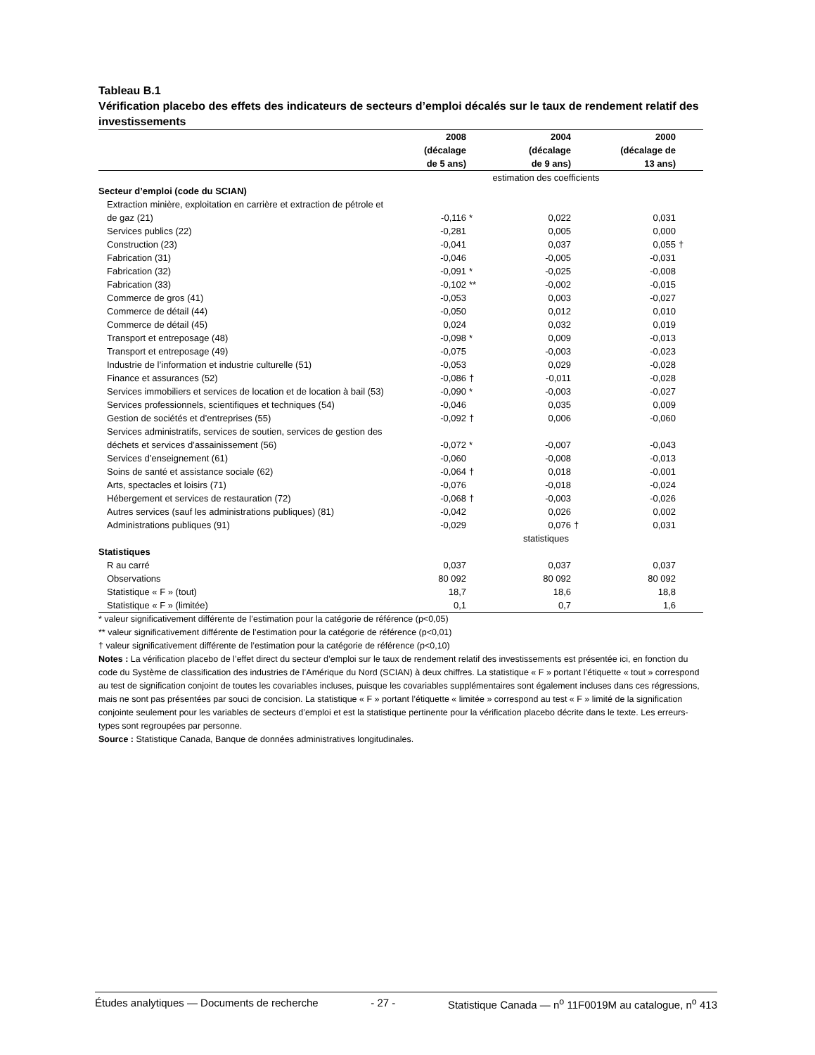Tableau B.1
Vérification placebo des effets des indicateurs de secteurs d’emploi décalés sur le taux de rendement relatif des investissements
| | 2008 (décalage de 5 ans) | | 2004 (décalage de 9 ans) | | 2000 (décalage de 13 ans) | |
| --- | --- | --- | --- | --- | --- | --- |
| | estimation des coefficients | | | | | |
| Secteur d’emploi (code du SCIAN) | | | | | | |
| Extraction minière, exploitation en carrière et extraction de pétrole et de gaz (21) | -0,116 | * | 0,022 | | 0,031 | |
| Services publics (22) | -0,281 | | 0,005 | | 0,000 | |
| Construction (23) | -0,041 | | 0,037 | | 0,055 | † |
| Fabrication (31) | -0,046 | | -0,005 | | -0,031 | |
| Fabrication (32) | -0,091 | * | -0,025 | | -0,008 | |
| Fabrication (33) | -0,102 | ** | -0,002 | | -0,015 | |
| Commerce de gros (41) | -0,053 | | 0,003 | | -0,027 | |
| Commerce de détail (44) | -0,050 | | 0,012 | | 0,010 | |
| Commerce de détail (45) | 0,024 | | 0,032 | | 0,019 | |
| Transport et entreposage (48) | -0,098 | * | 0,009 | | -0,013 | |
| Transport et entreposage (49) | -0,075 | | -0,003 | | -0,023 | |
| Industrie de l’information et industrie culturelle (51) | -0,053 | | 0,029 | | -0,028 | |
| Finance et assurances (52) | -0,086 | † | -0,011 | | -0,028 | |
| Services immobiliers et services de location et de location à bail (53) | -0,090 | * | -0,003 | | -0,027 | |
| Services professionnels, scientifiques et techniques (54) | -0,046 | | 0,035 | | 0,009 | |
| Gestion de sociétés et d’entreprises (55) | -0,092 | † | 0,006 | | -0,060 | |
| Services administratifs, services de soutien, services de gestion des déchets et services d’assainissement (56) | -0,072 | * | -0,007 | | -0,043 | |
| Services d’enseignement (61) | -0,060 | | -0,008 | | -0,013 | |
| Soins de santé et assistance sociale (62) | -0,064 | † | 0,018 | | -0,001 | |
| Arts, spectacles et loisirs (71) | -0,076 | | -0,018 | | -0,024 | |
| Hébergement et services de restauration (72) | -0,068 | † | -0,003 | | -0,026 | |
| Autres services (sauf les administrations publiques) (81) | -0,042 | | 0,026 | | 0,002 | |
| Administrations publiques (91) | -0,029 | | 0,076 | † | 0,031 | |
| | statistiques | | | | | |
| Statistiques | | | | | | |
| R au carré | 0,037 | | 0,037 | | 0,037 | |
| Observations | 80 092 | | 80 092 | | 80 092 | |
| Statistique « F » (tout) | 18,7 | | 18,6 | | 18,8 | |
| Statistique « F » (limitée) | 0,1 | | 0,7 | | 1,6 | |
* valeur significativement différente de l’estimation pour la catégorie de référence (p<0,05)
** valeur significativement différente de l’estimation pour la catégorie de référence (p<0,01)
† valeur significativement différente de l’estimation pour la catégorie de référence (p<0,10)
Notes : La vérification placebo de l’effet direct du secteur d’emploi sur le taux de rendement relatif des investissements est présentée ici, en fonction du code du Système de classification des industries de l’Amérique du Nord (SCIAN) à deux chiffres. La statistique « F » portant l’étiquette « tout » correspond au test de signification conjoint de toutes les covariables incluses, puisque les covariables supplémentaires sont également incluses dans ces régressions, mais ne sont pas présentées par souci de concision. La statistique « F » portant l’étiquette « limitée » correspond au test « F » limité de la signification conjointe seulement pour les variables de secteurs d’emploi et est la statistique pertinente pour la vérification placebo décrite dans le texte. Les erreurs-types sont regroupées par personne.
Source : Statistique Canada, Banque de données administratives longitudinales.
Études analytiques — Documents de recherche - 27 - Statistique Canada — n<sup>o</sup> 11F0019M au catalogue, n<sup>o</sup> 413